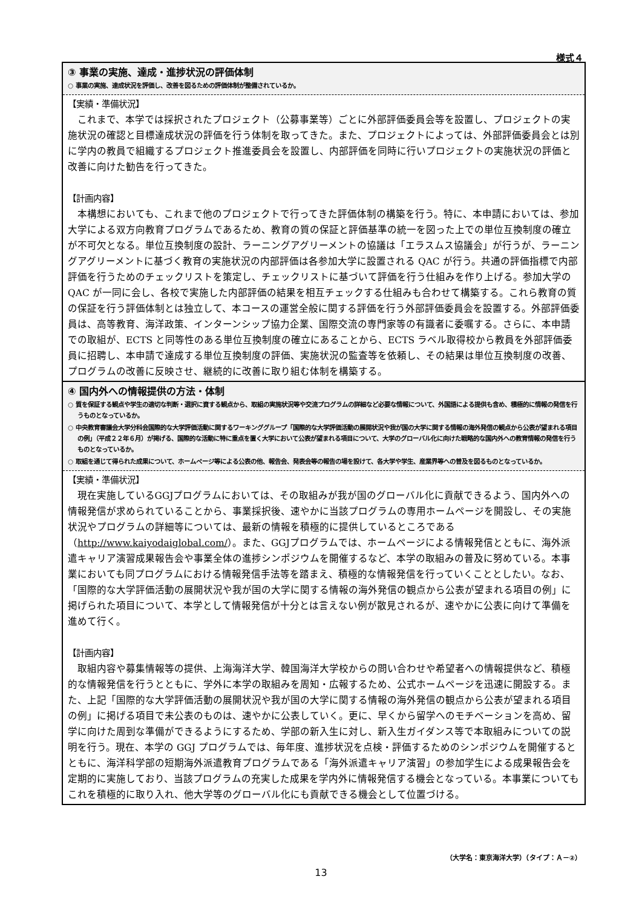様式４
③ 事業の実施、達成・進捗状況の評価体制
○ 事業の実施、達成状況を評価し、改善を図るための評価体制が整備されているか。
【実績・準備状況】
これまで、本学では採択されたプロジェクト（公募事業等）ごとに外部評価委員会等を設置し、プロジェクトの実施状況の確認と目標達成状況の評価を行う体制を取ってきた。また、プロジェクトによっては、外部評価委員会とは別に学内の教員で組織するプロジェクト推進委員会を設置し、内部評価を同時に行いプロジェクトの実施状況の評価と改善に向けた勧告を行ってきた。
【計画内容】
本構想においても、これまで他のプロジェクトで行ってきた評価体制の構築を行う。特に、本申請においては、参加大学による双方向教育プログラムであるため、教育の質の保証と評価基準の統一を図った上での単位互換制度の確立が不可欠となる。単位互換制度の設計、ラーニングアグリーメントの協議は「エラスムス協議会」が行うが、ラーニングアグリーメントに基づく教育の実施状況の内部評価は各参加大学に設置される QAC が行う。共通の評価指標で内部評価を行うためのチェックリストを策定し、チェックリストに基づいて評価を行う仕組みを作り上げる。参加大学の QAC が一同に会し、各校で実施した内部評価の結果を相互チェックする仕組みも合わせて構築する。これら教育の質の保証を行う評価体制とは独立して、本コースの運営全般に関する評価を行う外部評価委員会を設置する。外部評価委員は、高等教育、海洋政策、インターンシップ協力企業、国際交流の専門家等の有識者に委嘱する。さらに、本申請での取組が、ECTS と同等性のある単位互換制度の確立にあることから、ECTS ラベル取得校から教員を外部評価委員に招聘し、本申請で達成する単位互換制度の評価、実施状況の監査等を依頼し、その結果は単位互換制度の改善、プログラムの改善に反映させ、継続的に改善に取り組む体制を構築する。
④ 国内外への情報提供の方法・体制
○ 質を保証する観点や学生の適切な判断・選択に資する観点から、取組の実施状況等や交流プログラムの詳細など必要な情報について、外国語による提供も含め、積極的に情報の発信を行うものとなっているか。
○ 中央教育審議会大学分科会国際的な大学評価活動に関するワーキンググループ「国際的な大学評価活動の展開状況や我が国の大学に関する情報の海外発信の観点から公表が望まれる項目の例」（平成２２年６月）が掲げる、国際的な活動に特に重点を置く大学において公表が望まれる項目について、大学のグローバル化に向けた戦略的な国内外への教育情報の発信を行うものとなっているか。
○ 取組を通じて得られた成果について、ホームページ等による公表の他、報告会、発表会等の報告の場を設けて、各大学や学生、産業界等への普及を図るものとなっているか。
【実績・準備状況】
現在実施しているGGJプログラムにおいては、その取組みが我が国のグローバル化に貢献できるよう、国内外への情報発信が求められていることから、事業採択後、速やかに当該プログラムの専用ホームページを開設し、その実施状況やプログラムの詳細等については、最新の情報を積極的に提供しているところである（http://www.kaiyodaiglobal.com/）。また、GGJプログラムでは、ホームページによる情報発信とともに、海外派遣キャリア演習成果報告会や事業全体の進捗シンポジウムを開催するなど、本学の取組みの普及に努めている。本事業においても同プログラムにおける情報発信手法等を踏まえ、積極的な情報発信を行っていくこととしたい。なお、「国際的な大学評価活動の展開状況や我が国の大学に関する情報の海外発信の観点から公表が望まれる項目の例」に掲げられた項目について、本学として情報発信が十分とは言えない例が散見されるが、速やかに公表に向けて準備を進めて行く。
【計画内容】
取組内容や募集情報等の提供、上海海洋大学、韓国海洋大学校からの問い合わせや希望者への情報提供など、積極的な情報発信を行うとともに、学外に本学の取組みを周知・広報するため、公式ホームページを迅速に開設する。また、上記「国際的な大学評価活動の展開状況や我が国の大学に関する情報の海外発信の観点から公表が望まれる項目の例」に掲げる項目で未公表のものは、速やかに公表していく。更に、早くから留学へのモチベーションを高め、留学に向けた周到な準備ができるようにするため、学部の新入生に対し、新入生ガイダンス等で本取組みについての説明を行う。現在、本学の GGJ プログラムでは、毎年度、進捗状況を点検・評価するためのシンポジウムを開催するとともに、海洋科学部の短期海外派遣教育プログラムである「海外派遣キャリア演習」の参加学生による成果報告会を定期的に実施しており、当該プログラムの充実した成果を学内外に情報発信する機会となっている。本事業についてもこれを積極的に取り入れ、他大学等のグローバル化にも貢献できる機会として位置づける。
（大学名：東京海洋大学）（タイプ：Ａ－②）
13